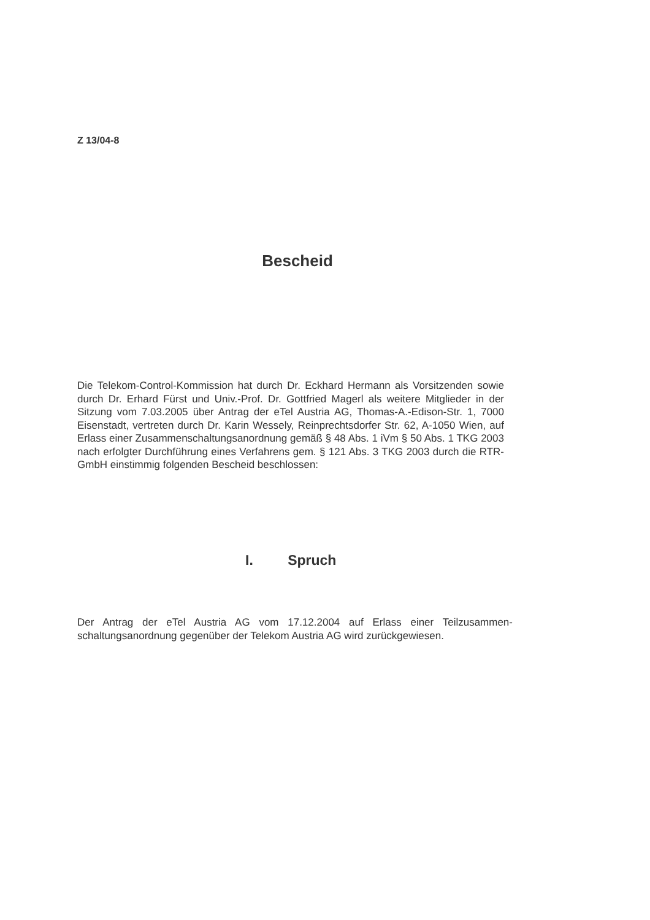Z 13/04-8
Bescheid
Die Telekom-Control-Kommission hat durch Dr. Eckhard Hermann als Vorsit­zenden sowie durch Dr. Erhard Fürst und Univ.-Prof. Dr. Gottfried Magerl als weitere Mitglieder in der Sitzung vom 7.03.2005 über Antrag der eTel Austria AG, Thomas-A.-Edison-Str. 1, 7000 Eisenstadt, vertreten durch Dr. Karin Wesse­ly, Reinprechtsdorfer Str. 62, A-1050 Wien, auf Erlass einer Zusammenschal­tungsanordnung gemäß § 48 Abs. 1 iVm § 50 Abs. 1 TKG 2003 nach erfolgter Durchführung eines Verfahrens gem. § 121 Abs. 3 TKG 2003 durch die RTR-GmbH einstimmig folgenden Bescheid beschlossen:
I. Spruch
Der Antrag der eTel Austria AG vom 17.12.2004 auf Erlass einer Teilzusammen­schaltungsanordnung gegenüber der Telekom Austria AG wird zurückgewiesen.